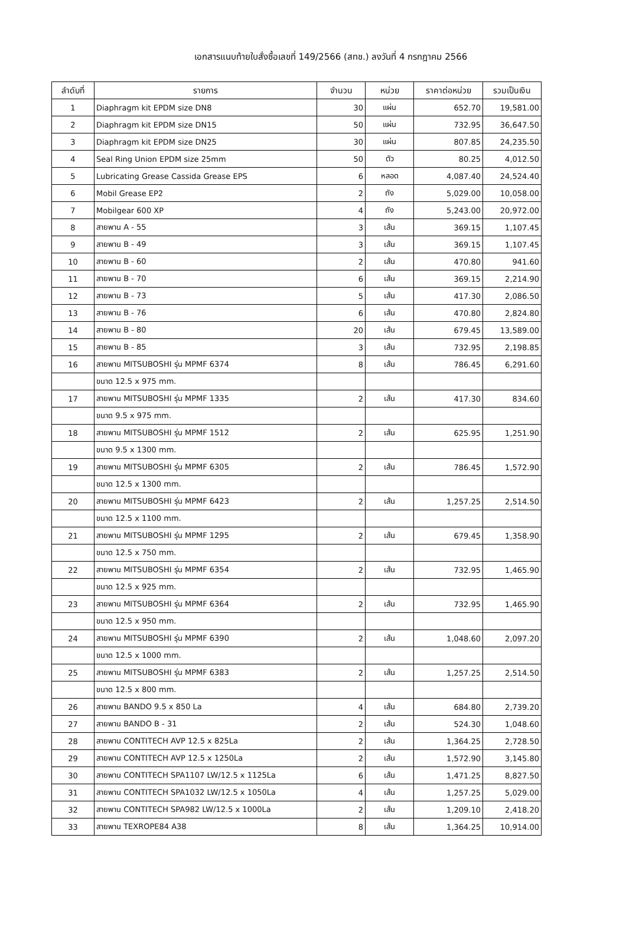เอกสารแนบท้ายใบสั่งซื้อเลขที่ 149/2566 (สทช.) ลงวันที่ 4 กรกฎาคม 2566
| ลำดับที่ | รายการ | จำนวน | หน่วย | ราคาต่อหน่วย | รวมเป็นเงิน |
| --- | --- | --- | --- | --- | --- |
| 1 | Diaphragm kit EPDM size DN8 | 30 | แผ่น | 652.70 | 19,581.00 |
| 2 | Diaphragm kit EPDM size DN15 | 50 | แผ่น | 732.95 | 36,647.50 |
| 3 | Diaphragm kit EPDM size DN25 | 30 | แผ่น | 807.85 | 24,235.50 |
| 4 | Seal Ring Union EPDM size 25mm | 50 | ตัว | 80.25 | 4,012.50 |
| 5 | Lubricating Grease Cassida Grease EPS | 6 | หลอด | 4,087.40 | 24,524.40 |
| 6 | Mobil Grease EP2 | 2 | ถัง | 5,029.00 | 10,058.00 |
| 7 | Mobilgear 600 XP | 4 | ถัง | 5,243.00 | 20,972.00 |
| 8 | สายพาน A - 55 | 3 | เส้น | 369.15 | 1,107.45 |
| 9 | สายพาน B - 49 | 3 | เส้น | 369.15 | 1,107.45 |
| 10 | สายพาน B - 60 | 2 | เส้น | 470.80 | 941.60 |
| 11 | สายพาน B - 70 | 6 | เส้น | 369.15 | 2,214.90 |
| 12 | สายพาน B - 73 | 5 | เส้น | 417.30 | 2,086.50 |
| 13 | สายพาน B - 76 | 6 | เส้น | 470.80 | 2,824.80 |
| 14 | สายพาน B - 80 | 20 | เส้น | 679.45 | 13,589.00 |
| 15 | สายพาน B - 85 | 3 | เส้น | 732.95 | 2,198.85 |
| 16 | สายพาน MITSUBOSHI รุ่น MPMF 6374 | 8 | เส้น | 786.45 | 6,291.60 |
| | ขนาด 12.5 x 975 mm. | | | | |
| 17 | สายพาน MITSUBOSHI รุ่น MPMF 1335 | 2 | เส้น | 417.30 | 834.60 |
| | ขนาด 9.5 x 975 mm. | | | | |
| 18 | สายพาน MITSUBOSHI รุ่น MPMF 1512 | 2 | เส้น | 625.95 | 1,251.90 |
| | ขนาด 9.5 x 1300 mm. | | | | |
| 19 | สายพาน MITSUBOSHI รุ่น MPMF 6305 | 2 | เส้น | 786.45 | 1,572.90 |
| | ขนาด 12.5 x 1300 mm. | | | | |
| 20 | สายพาน MITSUBOSHI รุ่น MPMF 6423 | 2 | เส้น | 1,257.25 | 2,514.50 |
| | ขนาด 12.5 x 1100 mm. | | | | |
| 21 | สายพาน MITSUBOSHI รุ่น MPMF 1295 | 2 | เส้น | 679.45 | 1,358.90 |
| | ขนาด 12.5 x 750 mm. | | | | |
| 22 | สายพาน MITSUBOSHI รุ่น MPMF 6354 | 2 | เส้น | 732.95 | 1,465.90 |
| | ขนาด 12.5 x 925 mm. | | | | |
| 23 | สายพาน MITSUBOSHI รุ่น MPMF 6364 | 2 | เส้น | 732.95 | 1,465.90 |
| | ขนาด 12.5 x 950 mm. | | | | |
| 24 | สายพาน MITSUBOSHI รุ่น MPMF 6390 | 2 | เส้น | 1,048.60 | 2,097.20 |
| | ขนาด 12.5 x 1000 mm. | | | | |
| 25 | สายพาน MITSUBOSHI รุ่น MPMF 6383 | 2 | เส้น | 1,257.25 | 2,514.50 |
| | ขนาด 12.5 x 800 mm. | | | | |
| 26 | สายพาน BANDO 9.5 x 850 La | 4 | เส้น | 684.80 | 2,739.20 |
| 27 | สายพาน BANDO B - 31 | 2 | เส้น | 524.30 | 1,048.60 |
| 28 | สายพาน CONTITECH AVP 12.5 x 825La | 2 | เส้น | 1,364.25 | 2,728.50 |
| 29 | สายพาน CONTITECH AVP 12.5 x 1250La | 2 | เส้น | 1,572.90 | 3,145.80 |
| 30 | สายพาน CONTITECH SPA1107 LW/12.5 x 1125La | 6 | เส้น | 1,471.25 | 8,827.50 |
| 31 | สายพาน CONTITECH SPA1032 LW/12.5 x 1050La | 4 | เส้น | 1,257.25 | 5,029.00 |
| 32 | สายพาน CONTITECH SPA982 LW/12.5 x 1000La | 2 | เส้น | 1,209.10 | 2,418.20 |
| 33 | สายพาน TEXROPE84 A38 | 8 | เส้น | 1,364.25 | 10,914.00 |